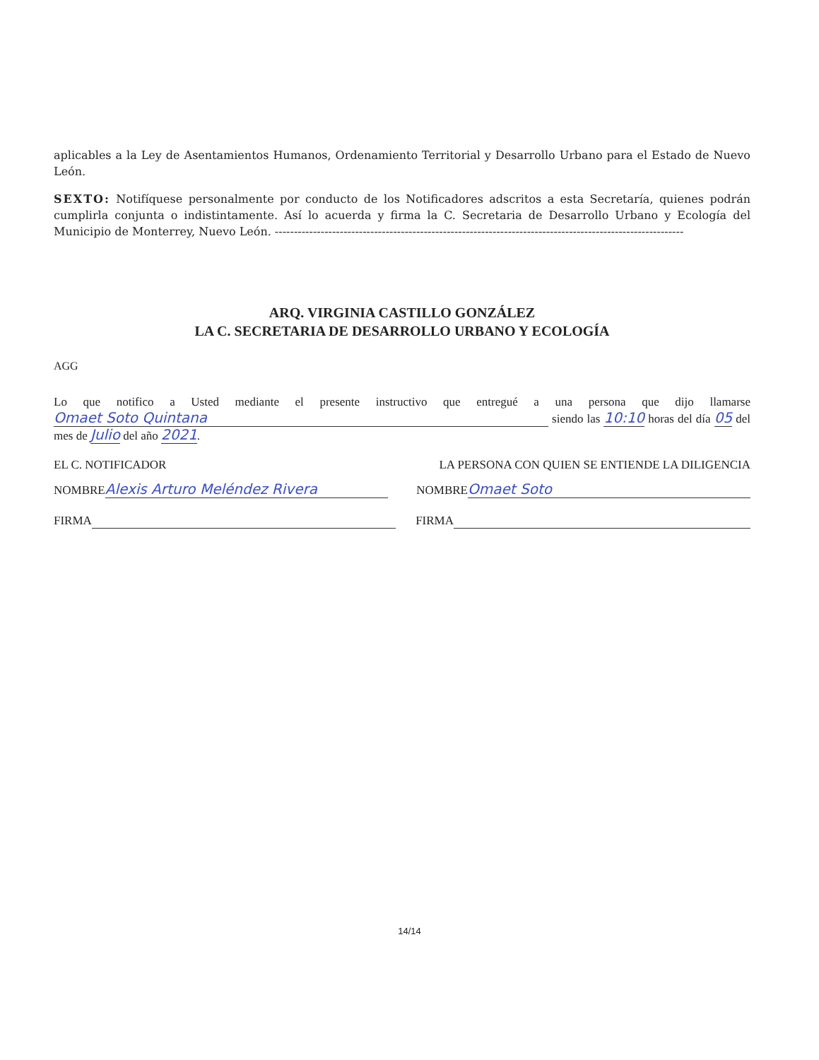aplicables a la Ley de Asentamientos Humanos, Ordenamiento Territorial y Desarrollo Urbano para el Estado de Nuevo León.
SEXTO: Notifíquese personalmente por conducto de los Notificadores adscritos a esta Secretaría, quienes podrán cumplirla conjunta o indistintamente. Así lo acuerda y firma la C. Secretaria de Desarrollo Urbano y Ecología del Municipio de Monterrey, Nuevo León. -----------------------------------------------------------------------------------------------------------
ARQ. VIRGINIA CASTILLO GONZÁLEZ
LA C. SECRETARIA DE DESARROLLO URBANO Y ECOLOGÍA
AGG
Lo que notifico a Usted mediante el presente instructivo que entregué a una persona que dijo llamarse Omaet Soto Quintana siendo las 10:10 horas del día 05 del mes de Julio del año 2021.
EL C. NOTIFICADOR LA PERSONA CON QUIEN SE ENTIENDE LA DILIGENCIA
NOMBRE Alexis Arturo Meléndez Rivera NOMBRE Omaet Soto
FIRMA FIRMA
14/14